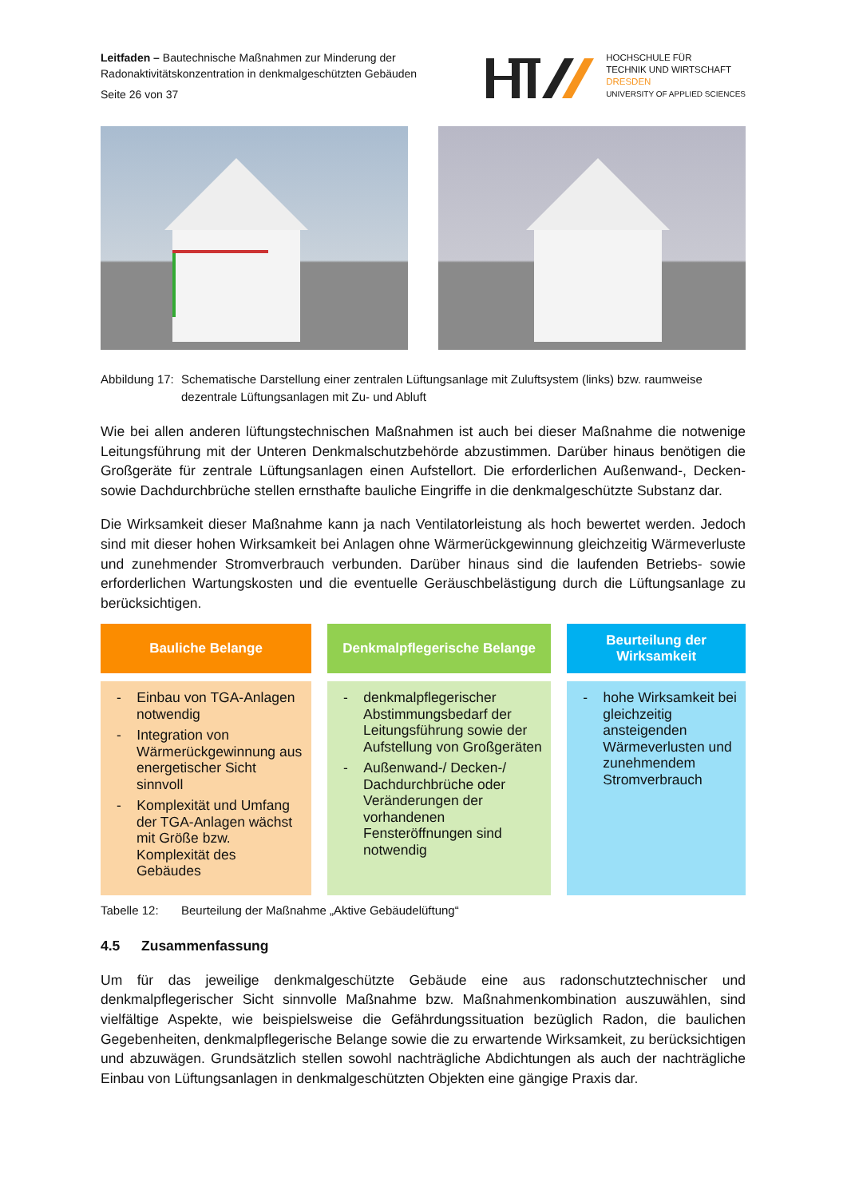Leitfaden – Bautechnische Maßnahmen zur Minderung der
Radonaktivitätskonzentration in denkmalgeschützten Gebäuden
Seite 26 von 37
HOCHSCHULE FÜR
TECHNIK UND WIRTSCHAFT
DRESDEN
UNIVERSITY OF APPLIED SCIENCES
Abbildung 17: Schematische Darstellung einer zentralen Lüftungsanlage mit Zuluftsystem (links) bzw. raumweise dezentrale Lüftungsanlagen mit Zu- und Abluft
Wie bei allen anderen lüftungstechnischen Maßnahmen ist auch bei dieser Maßnahme die notwenige Leitungsführung mit der Unteren Denkmalschutzbehörde abzustimmen. Darüber hinaus benötigen die Großgeräte für zentrale Lüftungsanlagen einen Aufstellort. Die erforderlichen Außenwand-, Decken- sowie Dachdurchbrüche stellen ernsthafte bauliche Eingriffe in die denkmalgeschützte Substanz dar.
Die Wirksamkeit dieser Maßnahme kann ja nach Ventilatorleistung als hoch bewertet werden. Jedoch sind mit dieser hohen Wirksamkeit bei Anlagen ohne Wärmerückgewinnung gleichzeitig Wärmeverluste und zunehmender Stromverbrauch verbunden. Darüber hinaus sind die laufenden Betriebs- sowie erforderlichen Wartungskosten und die eventuelle Geräuschbelästigung durch die Lüftungsanlage zu berücksichtigen.
| Bauliche Belange | Denkmalpflegerische Belange | Beurteilung der Wirksamkeit |
| --- | --- | --- |
| - Einbau von TGA-Anlagen notwendig - Integration von Wärmerückgewinnung aus energetischer Sicht sinnvoll - Komplexität und Umfang der TGA-Anlagen wächst mit Größe bzw. Komplexität des Gebäudes | - denkmalpflegerischer Abstimmungsbedarf der Leitungsführung sowie der Aufstellung von Großgeräten - Außenwand-/ Decken-/ Dachdurchbrüche oder Veränderungen der vorhandenen Fensteröffnungen sind notwendig | - hohe Wirksamkeit bei gleichzeitig ansteigenden Wärmeverlusten und zunehmendem Stromverbrauch |
Tabelle 12: Beurteilung der Maßnahme „Aktive Gebäudelüftung“
4.5 Zusammenfassung
Um für das jeweilige denkmalgeschützte Gebäude eine aus radonschutztechnischer und denkmalpflegerischer Sicht sinnvolle Maßnahme bzw. Maßnahmenkombination auszuwählen, sind vielfältige Aspekte, wie beispielsweise die Gefährdungssituation bezüglich Radon, die baulichen Gegebenheiten, denkmalpflegerische Belange sowie die zu erwartende Wirksamkeit, zu berücksichtigen und abzuwägen. Grundsätzlich stellen sowohl nachträgliche Abdichtungen als auch der nachträgliche Einbau von Lüftungsanlagen in denkmalgeschützten Objekten eine gängige Praxis dar.